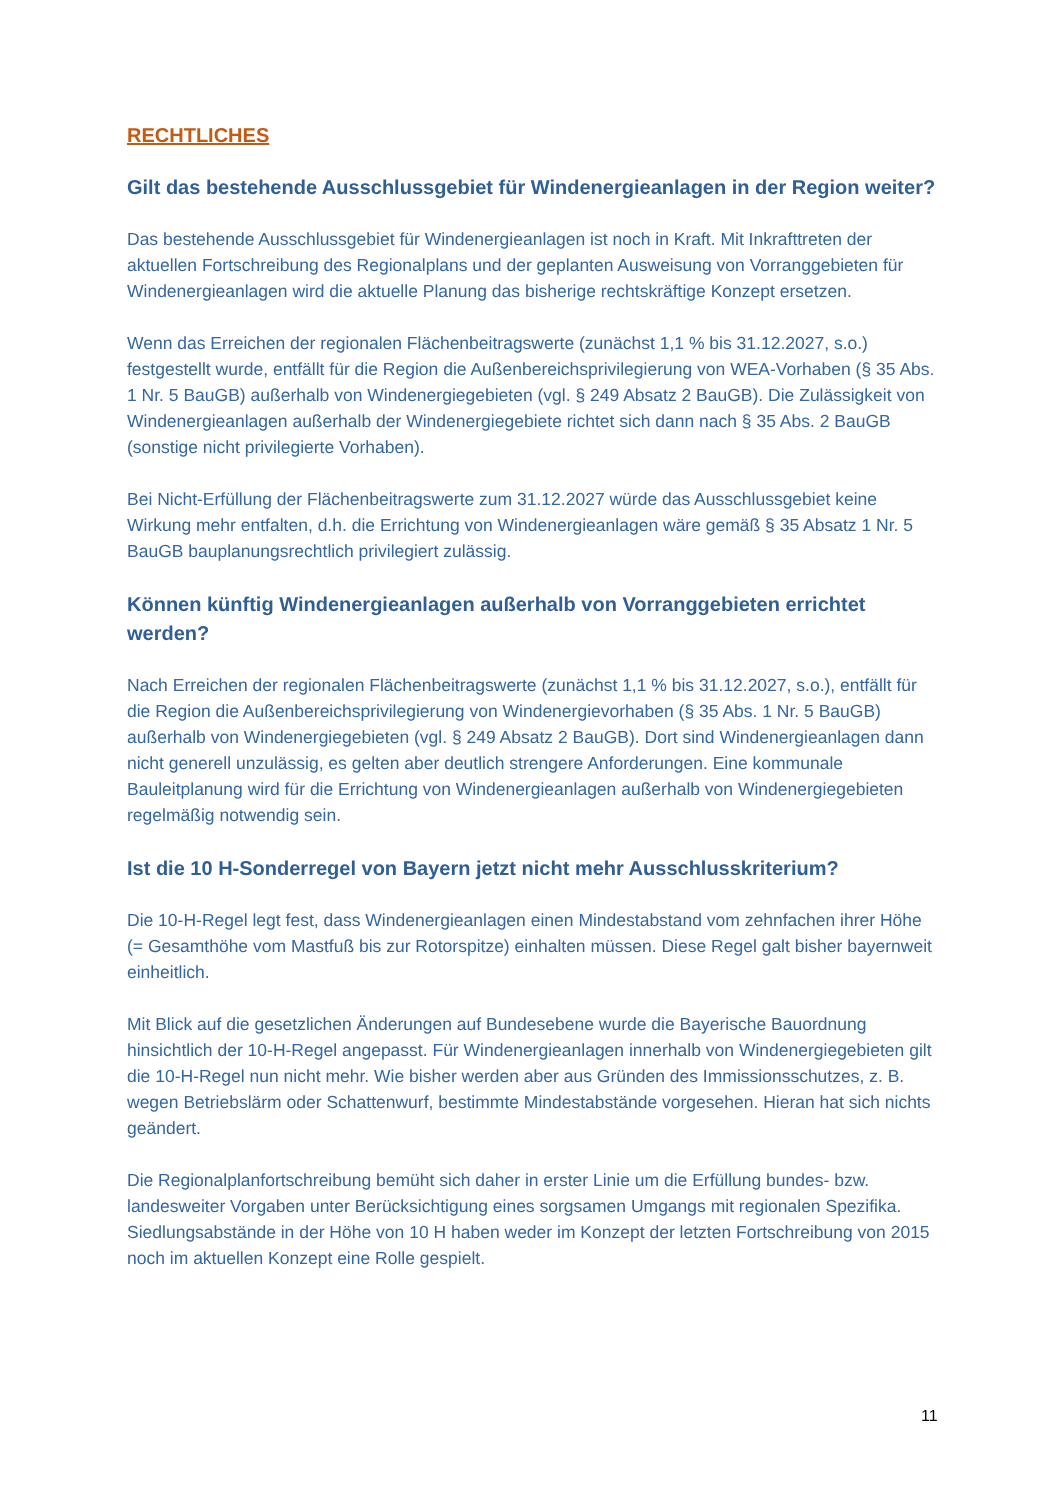RECHTLICHES
Gilt das bestehende Ausschlussgebiet für Windenergieanlagen in der Region weiter?
Das bestehende Ausschlussgebiet für Windenergieanlagen ist noch in Kraft. Mit Inkrafttreten der aktuellen Fortschreibung des Regionalplans und der geplanten Ausweisung von Vorranggebieten für Windenergieanlagen wird die aktuelle Planung das bisherige rechtskräftige Konzept ersetzen.
Wenn das Erreichen der regionalen Flächenbeitragswerte (zunächst 1,1 % bis 31.12.2027, s.o.) festgestellt wurde, entfällt für die Region die Außenbereichsprivilegierung von WEA-Vorhaben (§ 35 Abs. 1 Nr. 5 BauGB) außerhalb von Windenergiegebieten (vgl. § 249 Absatz 2 BauGB). Die Zulässigkeit von Windenergieanlagen außerhalb der Windenergiegebiete richtet sich dann nach § 35 Abs. 2 BauGB (sonstige nicht privilegierte Vorhaben).
Bei Nicht-Erfüllung der Flächenbeitragswerte zum 31.12.2027 würde das Ausschlussgebiet keine Wirkung mehr entfalten, d.h. die Errichtung von Windenergieanlagen wäre gemäß § 35 Absatz 1 Nr. 5 BauGB bauplanungsrechtlich privilegiert zulässig.
Können künftig Windenergieanlagen außerhalb von Vorranggebieten errichtet werden?
Nach Erreichen der regionalen Flächenbeitragswerte (zunächst 1,1 % bis 31.12.2027, s.o.), entfällt für die Region die Außenbereichsprivilegierung von Windenergievorhaben (§ 35 Abs. 1 Nr. 5 BauGB) außerhalb von Windenergiegebieten (vgl. § 249 Absatz 2 BauGB). Dort sind Windenergieanlagen dann nicht generell unzulässig, es gelten aber deutlich strengere Anforderungen. Eine kommunale Bauleitplanung wird für die Errichtung von Windenergieanlagen außerhalb von Windenergiegebieten regelmäßig notwendig sein.
Ist die 10 H-Sonderregel von Bayern jetzt nicht mehr Ausschlusskriterium?
Die 10-H-Regel legt fest, dass Windenergieanlagen einen Mindestabstand vom zehnfachen ihrer Höhe (= Gesamthöhe vom Mastfuß bis zur Rotorspitze) einhalten müssen. Diese Regel galt bisher bayernweit einheitlich.
Mit Blick auf die gesetzlichen Änderungen auf Bundesebene wurde die Bayerische Bauordnung hinsichtlich der 10-H-Regel angepasst. Für Windenergieanlagen innerhalb von Windenergiegebieten gilt die 10-H-Regel nun nicht mehr. Wie bisher werden aber aus Gründen des Immissionsschutzes, z. B. wegen Betriebslärm oder Schattenwurf, bestimmte Mindestabstände vorgesehen. Hieran hat sich nichts geändert.
Die Regionalplanfortschreibung bemüht sich daher in erster Linie um die Erfüllung bundes- bzw. landesweiter Vorgaben unter Berücksichtigung eines sorgsamen Umgangs mit regionalen Spezifika. Siedlungsabstände in der Höhe von 10 H haben weder im Konzept der letzten Fortschreibung von 2015 noch im aktuellen Konzept eine Rolle gespielt.
11